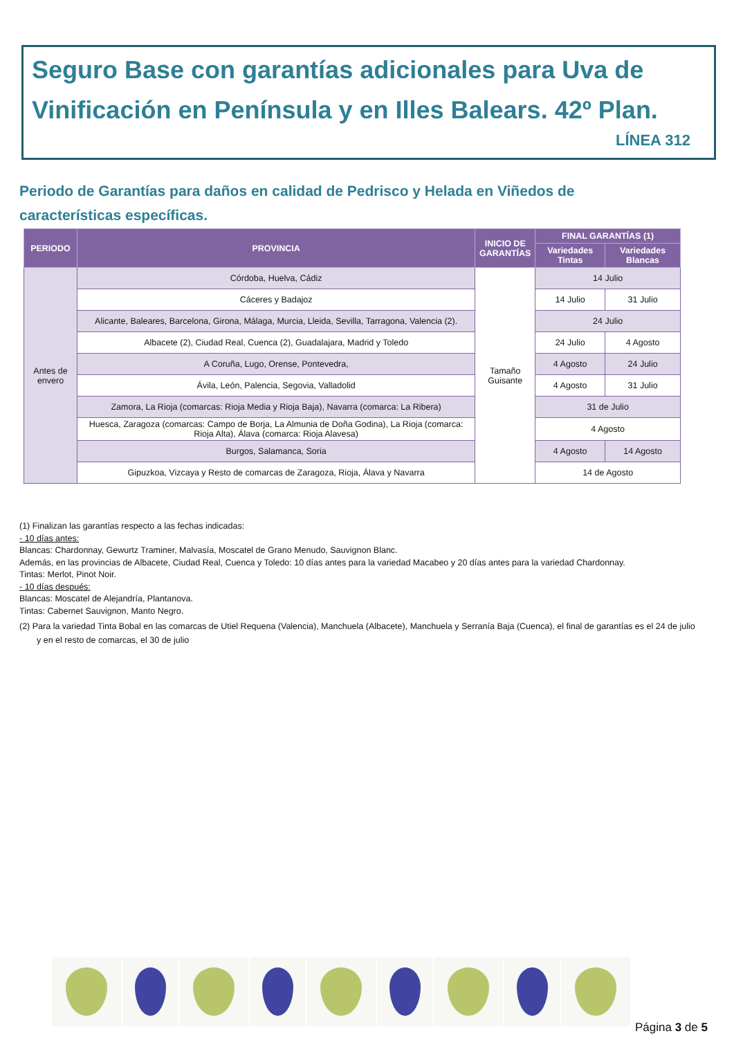Seguro Base con garantías adicionales para Uva de Vinificación en Península y en Illes Balears. 42º Plan.
LÍNEA 312
Periodo de Garantías para daños en calidad de Pedrisco y Helada en Viñedos de características específicas.
| PERIODO | PROVINCIA | INICIO DE GARANTÍAS | FINAL GARANTÍAS (1) | |
| --- | --- | --- | --- | --- |
| | | | Variedades Tintas | Variedades Blancas |
| Antes de envero | Córdoba, Huelva, Cádiz | Tamaño Guisante | 14 Julio | |
| | Cáceres y Badajoz | | 14 Julio | 31 Julio |
| | Alicante, Baleares, Barcelona, Girona, Málaga, Murcia, Lleida, Sevilla, Tarragona, Valencia (2). | | 24 Julio | |
| | Albacete (2), Ciudad Real, Cuenca (2), Guadalajara, Madrid y Toledo | | 24 Julio | 4 Agosto |
| | A Coruña, Lugo, Orense, Pontevedra, | | 4 Agosto | 24 Julio |
| | Ávila, León, Palencia, Segovia, Valladolid | | 4 Agosto | 31 Julio |
| | Zamora, La Rioja (comarcas: Rioja Media y Rioja Baja), Navarra (comarca: La Ribera) | | 31 de Julio | |
| | Huesca, Zaragoza (comarcas: Campo de Borja, La Almunia de Doña Godina), La Rioja (comarca: Rioja Alta), Álava (comarca: Rioja Alavesa) | | 4 Agosto | |
| | Burgos, Salamanca, Soria | | 4 Agosto | 14 Agosto |
| | Gipuzkoa, Vizcaya y Resto de comarcas de Zaragoza, Rioja, Álava y Navarra | | 14 de Agosto | |
(1) Finalizan las garantías respecto a las fechas indicadas:
- 10 días antes:
Blancas: Chardonnay, Gewurtz Traminer, Malvasía, Moscatel de Grano Menudo, Sauvignon Blanc.
Además, en las provincias de Albacete, Ciudad Real, Cuenca y Toledo: 10 días antes para la variedad Macabeo y 20 días antes para la variedad Chardonnay.
Tintas: Merlot, Pinot Noir.
- 10 días después:
Blancas: Moscatel de Alejandría, Plantanova.
Tintas: Cabernet Sauvignon, Manto Negro.
(2) Para la variedad Tinta Bobal en las comarcas de Utiel Requena (Valencia), Manchuela (Albacete), Manchuela y Serranía Baja (Cuenca), el final de garantías es el 24 de julio y en el resto de comarcas, el 30 de julio
Página 3 de 5